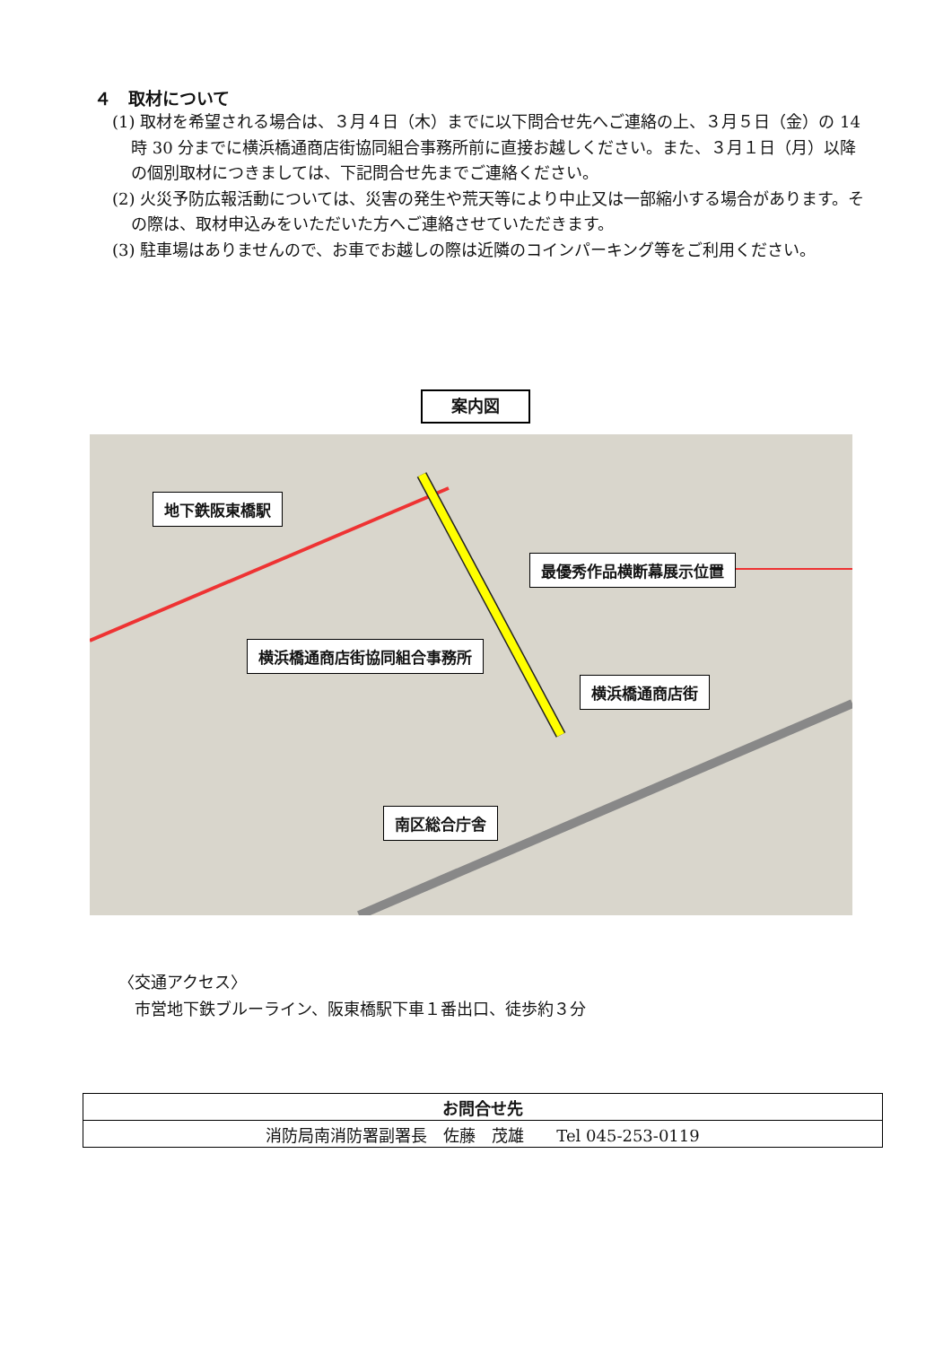４　取材について
(1) 取材を希望される場合は、３月４日（木）までに以下問合せ先へご連絡の上、３月５日（金）の 14 時 30 分までに横浜橋通商店街協同組合事務所前に直接お越しください。また、３月１日（月）以降の個別取材につきましては、下記問合せ先までご連絡ください。
(2) 火災予防広報活動については、災害の発生や荒天等により中止又は一部縮小する場合があります。その際は、取材申込みをいただいた方へご連絡させていただきます。
(3) 駐車場はありませんので、お車でお越しの際は近隣のコインパーキング等をご利用ください。
案内図
地下鉄阪東橋駅
最優秀作品横断幕展示位置
横浜橋通商店街協同組合事務所
横浜橋通商店街
南区総合庁舎
〈交通アクセス〉
　市営地下鉄ブルーライン、阪東橋駅下車１番出口、徒歩約３分
| お問合せ先 |
| --- |
| 消防局南消防署副署長 佐藤 茂雄 Tel 045-253-0119 |